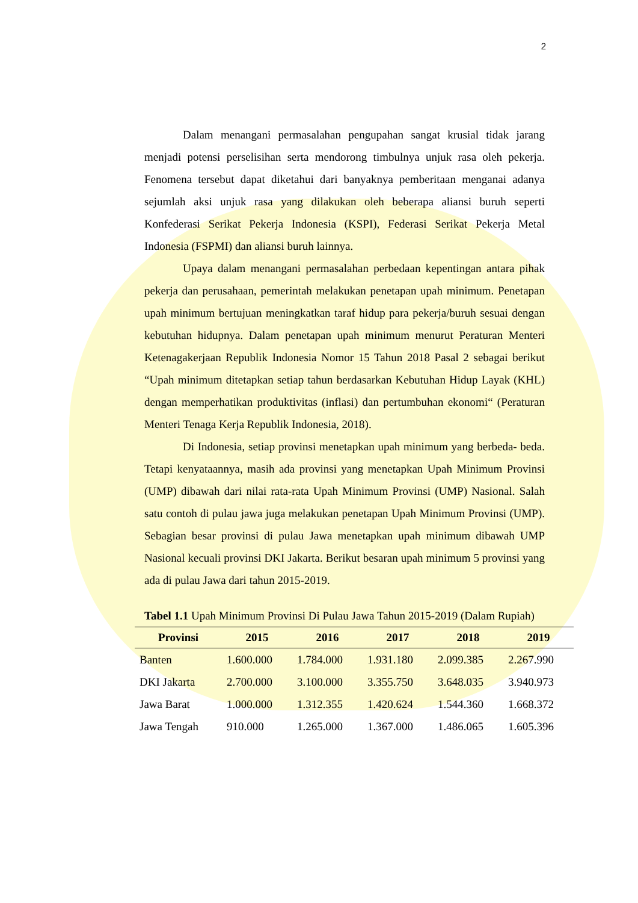2
Dalam menangani permasalahan pengupahan sangat krusial tidak jarang menjadi potensi perselisihan serta mendorong timbulnya unjuk rasa oleh pekerja. Fenomena tersebut dapat diketahui dari banyaknya pemberitaan menganai adanya sejumlah aksi unjuk rasa yang dilakukan oleh beberapa aliansi buruh seperti Konfederasi Serikat Pekerja Indonesia (KSPI), Federasi Serikat Pekerja Metal Indonesia (FSPMI) dan aliansi buruh lainnya.
Upaya dalam menangani permasalahan perbedaan kepentingan antara pihak pekerja dan perusahaan, pemerintah melakukan penetapan upah minimum. Penetapan upah minimum bertujuan meningkatkan taraf hidup para pekerja/buruh sesuai dengan kebutuhan hidupnya. Dalam penetapan upah minimum menurut Peraturan Menteri Ketenagakerjaan Republik Indonesia Nomor 15 Tahun 2018 Pasal 2 sebagai berikut “Upah minimum ditetapkan setiap tahun berdasarkan Kebutuhan Hidup Layak (KHL) dengan memperhatikan produktivitas (inflasi) dan pertumbuhan ekonomi“ (Peraturan Menteri Tenaga Kerja Republik Indonesia, 2018).
Di Indonesia, setiap provinsi menetapkan upah minimum yang berbeda- beda. Tetapi kenyataannya, masih ada provinsi yang menetapkan Upah Minimum Provinsi (UMP) dibawah dari nilai rata-rata Upah Minimum Provinsi (UMP) Nasional. Salah satu contoh di pulau jawa juga melakukan penetapan Upah Minimum Provinsi (UMP). Sebagian besar provinsi di pulau Jawa menetapkan upah minimum dibawah UMP Nasional kecuali provinsi DKI Jakarta. Berikut besaran upah minimum 5 provinsi yang ada di pulau Jawa dari tahun 2015-2019.
Tabel 1.1 Upah Minimum Provinsi Di Pulau Jawa Tahun 2015-2019 (Dalam Rupiah)
| Provinsi | 2015 | 2016 | 2017 | 2018 | 2019 |
| --- | --- | --- | --- | --- | --- |
| Banten | 1.600.000 | 1.784.000 | 1.931.180 | 2.099.385 | 2.267.990 |
| DKI Jakarta | 2.700.000 | 3.100.000 | 3.355.750 | 3.648.035 | 3.940.973 |
| Jawa Barat | 1.000.000 | 1.312.355 | 1.420.624 | 1.544.360 | 1.668.372 |
| Jawa Tengah | 910.000 | 1.265.000 | 1.367.000 | 1.486.065 | 1.605.396 |